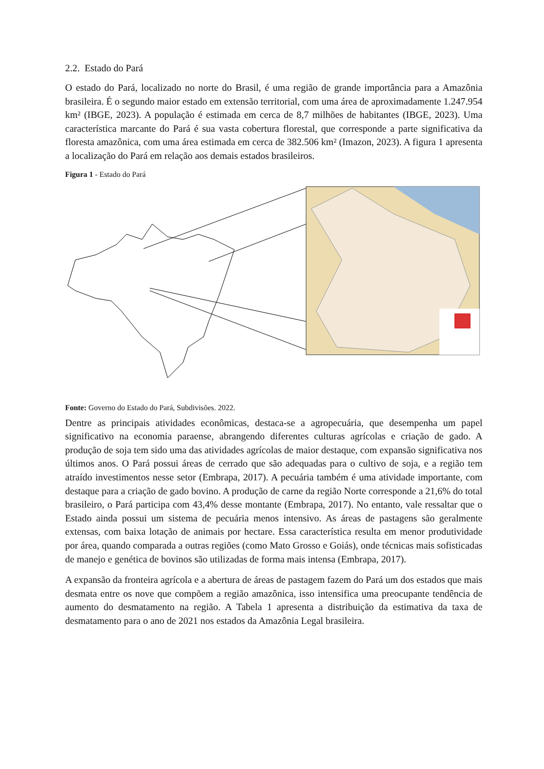2.2. Estado do Pará
O estado do Pará, localizado no norte do Brasil, é uma região de grande importância para a Amazônia brasileira. É o segundo maior estado em extensão territorial, com uma área de aproximadamente 1.247.954 km² (IBGE, 2023). A população é estimada em cerca de 8,7 milhões de habitantes (IBGE, 2023). Uma característica marcante do Pará é sua vasta cobertura florestal, que corresponde a parte significativa da floresta amazônica, com uma área estimada em cerca de 382.506 km² (Imazon, 2023). A figura 1 apresenta a localização do Pará em relação aos demais estados brasileiros.
Figura 1 - Estado do Pará
Fonte: Governo do Estado do Pará, Subdivisões. 2022.
Dentre as principais atividades econômicas, destaca-se a agropecuária, que desempenha um papel significativo na economia paraense, abrangendo diferentes culturas agrícolas e criação de gado. A produção de soja tem sido uma das atividades agrícolas de maior destaque, com expansão significativa nos últimos anos. O Pará possui áreas de cerrado que são adequadas para o cultivo de soja, e a região tem atraído investimentos nesse setor (Embrapa, 2017). A pecuária também é uma atividade importante, com destaque para a criação de gado bovino. A produção de carne da região Norte corresponde a 21,6% do total brasileiro, o Pará participa com 43,4% desse montante (Embrapa, 2017). No entanto, vale ressaltar que o Estado ainda possui um sistema de pecuária menos intensivo. As áreas de pastagens são geralmente extensas, com baixa lotação de animais por hectare. Essa característica resulta em menor produtividade por área, quando comparada a outras regiões (como Mato Grosso e Goiás), onde técnicas mais sofisticadas de manejo e genética de bovinos são utilizadas de forma mais intensa (Embrapa, 2017).
A expansão da fronteira agrícola e a abertura de áreas de pastagem fazem do Pará um dos estados que mais desmata entre os nove que compõem a região amazônica, isso intensifica uma preocupante tendência de aumento do desmatamento na região. A Tabela 1 apresenta a distribuição da estimativa da taxa de desmatamento para o ano de 2021 nos estados da Amazônia Legal brasileira.